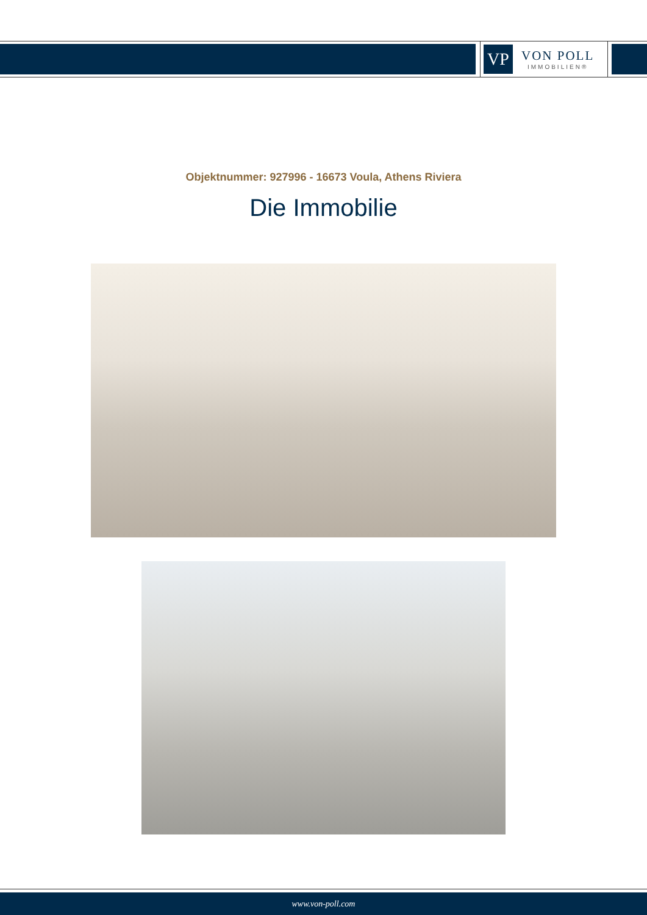VP
VON POLL
IMMOBILIEN®
Objektnummer: 927996 - 16673 Voula, Athens Riviera
Die Immobilie
www.von-poll.com